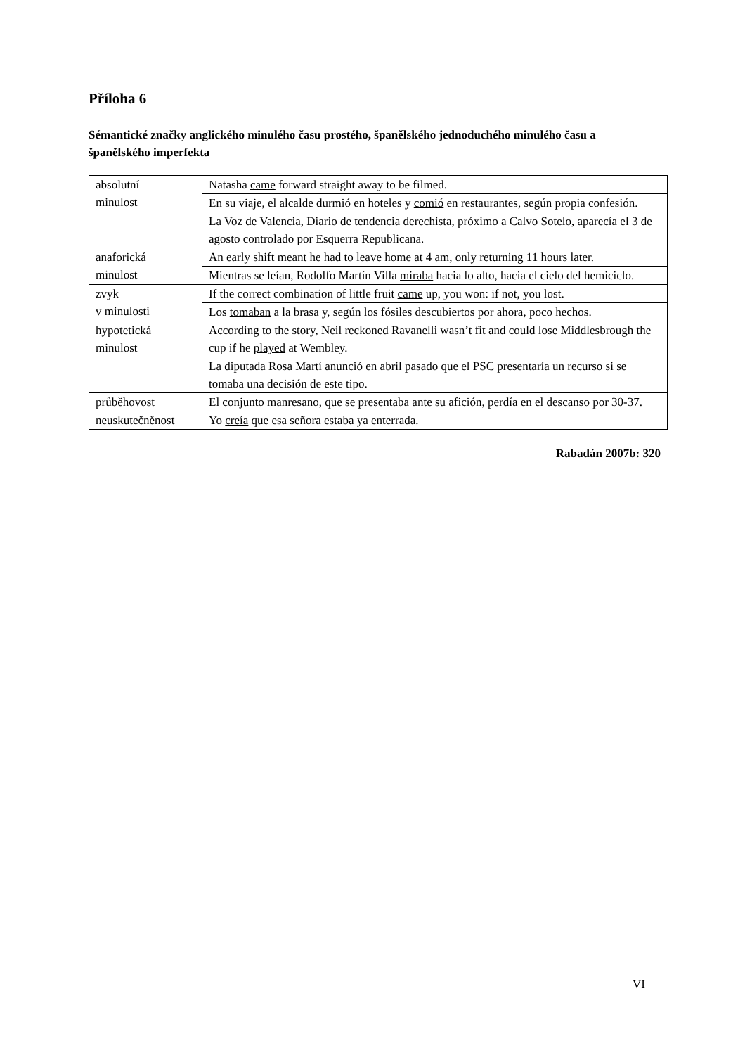Příloha 6
Sémantické značky anglického minulého času prostého, španělského jednoduchého minulého času a španělského imperfekta
| absolutní minulost | Natasha came forward straight away to be filmed. |
| | En su viaje, el alcalde durmió en hoteles y comió en restaurantes, según propia confesión. |
| | La Voz de Valencia, Diario de tendencia derechista, próximo a Calvo Sotelo, aparecía el 3 de agosto controlado por Esquerra Republicana. |
| anaforická minulost | An early shift meant he had to leave home at 4 am, only returning 11 hours later. |
| | Mientras se leían, Rodolfo Martín Villa miraba hacia lo alto, hacia el cielo del hemiciclo. |
| zvyk v minulosti | If the correct combination of little fruit came up, you won: if not, you lost. |
| | Los tomaban a la brasa y, según los fósiles descubiertos por ahora, poco hechos. |
| hypotetická minulost | According to the story, Neil reckoned Ravanelli wasn’t fit and could lose Middlesbrough the cup if he played at Wembley. |
| | La diputada Rosa Martí anunció en abril pasado que el PSC presentaría un recurso si se tomaba una decisión de este tipo. |
| průběhovost | El conjunto manresano, que se presentaba ante su afición, perdía en el descanso por 30-37. |
| neuskutečněnost | Yo creía que esa señora estaba ya enterrada. |
Rabadán 2007b: 320
VI